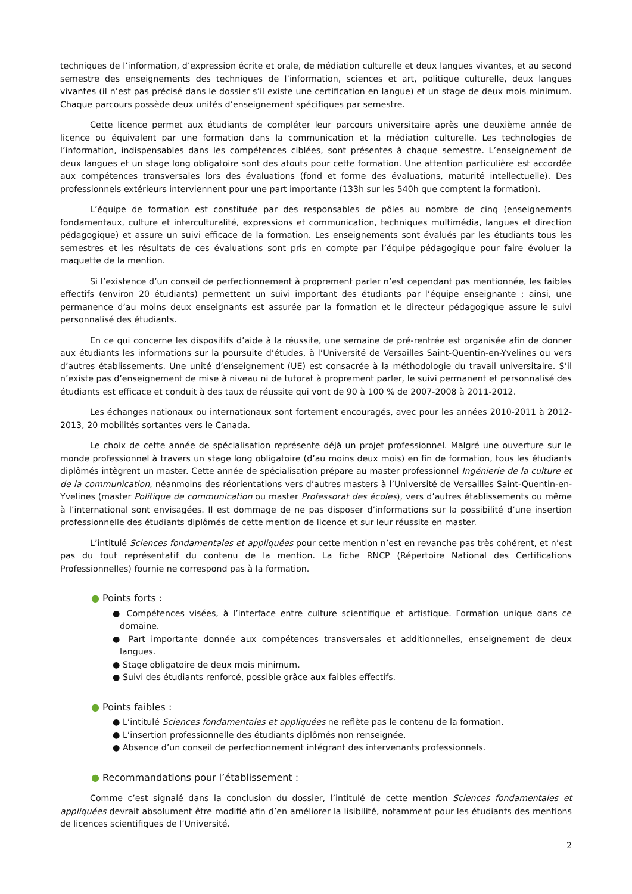techniques de l’information, d’expression écrite et orale, de médiation culturelle et deux langues vivantes, et au second semestre des enseignements des techniques de l’information, sciences et art, politique culturelle, deux langues vivantes (il n’est pas précisé dans le dossier s’il existe une certification en langue) et un stage de deux mois minimum. Chaque parcours possède deux unités d’enseignement spécifiques par semestre.
Cette licence permet aux étudiants de compléter leur parcours universitaire après une deuxième année de licence ou équivalent par une formation dans la communication et la médiation culturelle. Les technologies de l’information, indispensables dans les compétences ciblées, sont présentes à chaque semestre. L’enseignement de deux langues et un stage long obligatoire sont des atouts pour cette formation. Une attention particulière est accordée aux compétences transversales lors des évaluations (fond et forme des évaluations, maturité intellectuelle). Des professionnels extérieurs interviennent pour une part importante (133h sur les 540h que comptent la formation).
L’équipe de formation est constituée par des responsables de pôles au nombre de cinq (enseignements fondamentaux, culture et interculturalité, expressions et communication, techniques multimédia, langues et direction pédagogique) et assure un suivi efficace de la formation. Les enseignements sont évalués par les étudiants tous les semestres et les résultats de ces évaluations sont pris en compte par l’équipe pédagogique pour faire évoluer la maquette de la mention.
Si l’existence d’un conseil de perfectionnement à proprement parler n’est cependant pas mentionnée, les faibles effectifs (environ 20 étudiants) permettent un suivi important des étudiants par l’équipe enseignante ; ainsi, une permanence d’au moins deux enseignants est assurée par la formation et le directeur pédagogique assure le suivi personnalisé des étudiants.
En ce qui concerne les dispositifs d’aide à la réussite, une semaine de pré-rentrée est organisée afin de donner aux étudiants les informations sur la poursuite d’études, à l’Université de Versailles Saint-Quentin-en-Yvelines ou vers d’autres établissements. Une unité d’enseignement (UE) est consacrée à la méthodologie du travail universitaire. S’il n’existe pas d’enseignement de mise à niveau ni de tutorat à proprement parler, le suivi permanent et personnalisé des étudiants est efficace et conduit à des taux de réussite qui vont de 90 à 100 % de 2007-2008 à 2011-2012.
Les échanges nationaux ou internationaux sont fortement encouragés, avec pour les années 2010-2011 à 2012-2013, 20 mobilités sortantes vers le Canada.
Le choix de cette année de spécialisation représente déjà un projet professionnel. Malgré une ouverture sur le monde professionnel à travers un stage long obligatoire (d’au moins deux mois) en fin de formation, tous les étudiants diplômés intègrent un master. Cette année de spécialisation prépare au master professionnel Ingénierie de la culture et de la communication, néanmoins des réorientations vers d’autres masters à l’Université de Versailles Saint-Quentin-en-Yvelines (master Politique de communication ou master Professorat des écoles), vers d’autres établissements ou même à l’international sont envisagées. Il est dommage de ne pas disposer d’informations sur la possibilité d’une insertion professionnelle des étudiants diplômés de cette mention de licence et sur leur réussite en master.
L’intitulé Sciences fondamentales et appliquées pour cette mention n’est en revanche pas très cohérent, et n’est pas du tout représentatif du contenu de la mention. La fiche RNCP (Répertoire National des Certifications Professionnelles) fournie ne correspond pas à la formation.
● Points forts :
● Compétences visées, à l’interface entre culture scientifique et artistique. Formation unique dans ce domaine.
● Part importante donnée aux compétences transversales et additionnelles, enseignement de deux langues.
● Stage obligatoire de deux mois minimum.
● Suivi des étudiants renforcé, possible grâce aux faibles effectifs.
● Points faibles :
● L’intitulé Sciences fondamentales et appliquées ne reflète pas le contenu de la formation.
● L’insertion professionnelle des étudiants diplômés non renseignée.
● Absence d’un conseil de perfectionnement intégrant des intervenants professionnels.
● Recommandations pour l’établissement :
Comme c’est signalé dans la conclusion du dossier, l’intitulé de cette mention Sciences fondamentales et appliquées devrait absolument être modifié afin d’en améliorer la lisibilité, notamment pour les étudiants des mentions de licences scientifiques de l’Université.
2